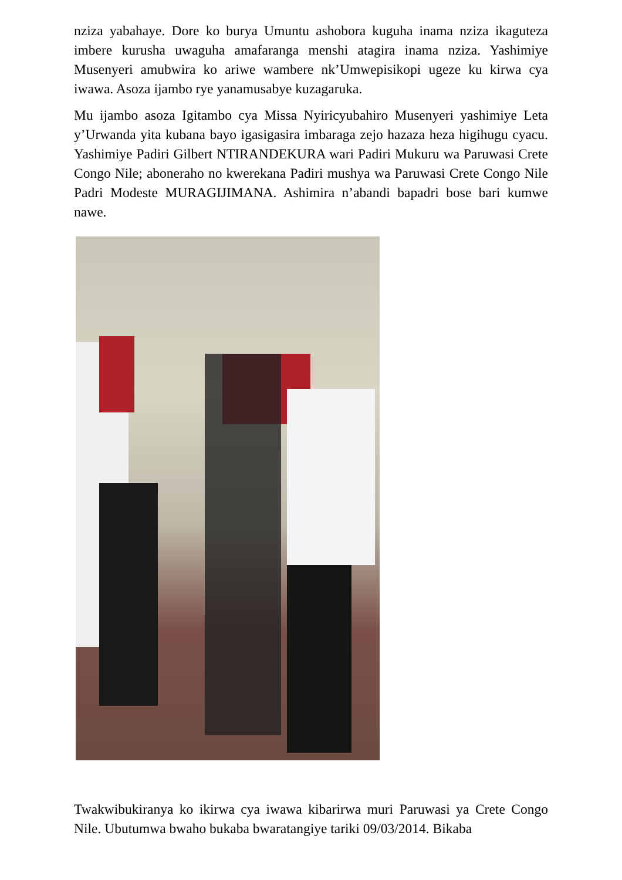nziza yabahaye. Dore ko burya Umuntu ashobora kuguha inama nziza ikaguteza imbere kurusha uwaguha amafaranga menshi atagira inama nziza. Yashimiye Musenyeri amubwira ko ariwe wambere nk’Umwepisikopi ugeze ku kirwa cya iwawa. Asoza ijambo rye yanamusabye kuzagaruka.
Mu ijambo asoza Igitambo cya Missa Nyiricyubahiro Musenyeri yashimiye Leta y’Urwanda yita kubana bayo igasigasira imbaraga zejo hazaza heza higihugu cyacu. Yashimiye Padiri Gilbert NTIRANDEKURA wari Padiri Mukuru wa Paruwasi Crete Congo Nile; aboneraho no kwerekana Padiri mushya wa Paruwasi Crete Congo Nile Padri Modeste MURAGIJIMANA. Ashimira n’abandi bapadri bose bari kumwe nawe.
Twakwibukiranya ko ikirwa cya iwawa kibarirwa muri Paruwasi ya Crete Congo Nile. Ubutumwa bwaho bukaba bwaratangiye tariki 09/03/2014. Bikaba